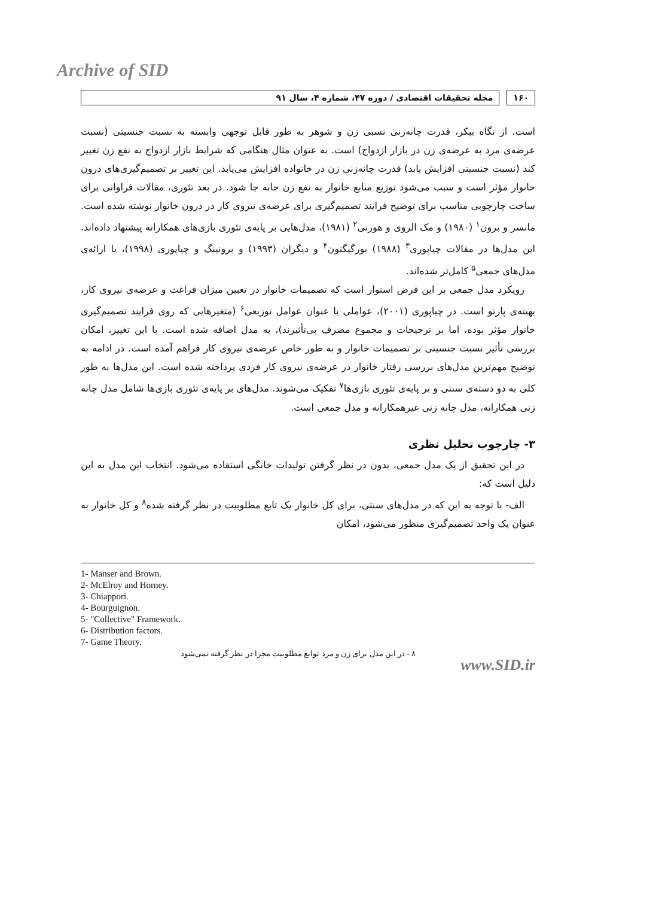Archive of SID
۱۶۰ مجله تحقیقات اقتصادی / دوره ۴۷، شماره ۴، سال ۹۱
است. از نگاه بیکر، قدرت چانه‌زنی نسبی زن و شوهر به طور قابل توجهی وابسته به نسبت جنسیتی (نسبت عرضه‌ی مرد به عرضه‌ی زن در بازار ازدواج) است. به عنوان مثال هنگامی که شرایط بازار ازدواج به نفع زن تغییر کند (نسبت جنسیتی افزایش یابد) قدرت چانه‌زنی زن در خانواده افزایش می‌یابد. این تغییر بر تصمیم‌گیری‌های درون خانوار مؤثر است و سبب می‌شود توزیع منابع خانوار به نفع زن جابه جا شود. در بعد تئوری، مقالات فراوانی برای ساخت چارچوبی مناسب برای توضیح فرایند تصمیم‌گیری برای عرضه‌ی نیروی کار در درون خانوار نوشته شده است. مانسر و برون<sup>۱</sup> (۱۹۸۰) و مک الروی و هورنی<sup>۲</sup> (۱۹۸۱)، مدل‌هایی بر پایه‌ی تئوری بازی‌های همکارانه پیشنهاد داده‌اند. این مدل‌ها در مقالات چیاپوری<sup>۳</sup> (۱۹۸۸) بورگیگنون<sup>۴</sup> و دیگران (۱۹۹۳) و برونینگ و چیاپوری (۱۹۹۸)، با ارائه‌ی مدل‌های جمعی<sup>۵</sup> کامل‌تر شده‌اند.
رویکرد مدل جمعی بر این فرض استوار است که تصمیمات خانوار در تعیین میزان فراغت و عرضه‌ی نیروی کار، بهینه‌ی پارتو است. در چیاپوری (۲۰۰۱)، عواملی با عنوان عوامل توزیعی<sup>۶</sup> (متغیرهایی که روی فرایند تصمیم‌گیری خانوار مؤثر بوده، اما بر ترجیحات و مجموع مصرف بی‌تأثیرند)، به مدل اضافه شده است. با این تغییر، امکان بررسی تأثیر نسبت جنسیتی بر تصمیمات خانوار و به طور خاص عرضه‌ی نیروی کار فراهم آمده است. در ادامه به توضیح مهم‌ترین مدل‌های بررسی رفتار خانوار در عرضه‌ی نیروی کار فردی پرداخته شده است. این مدل‌ها به طور کلی به دو دسته‌ی سنتی و بر پایه‌ی تئوری بازی‌ها<sup>۷</sup> تفکیک می‌شوند. مدل‌های بر پایه‌ی تئوری بازی‌ها شامل مدل چانه زنی همکارانه، مدل چانه زنی غیرهمکارانه و مدل جمعی است.
۳- چارچوب تحلیل نظری
در این تحقیق از یک مدل جمعی، بدون در نظر گرفتن تولیدات خانگی استفاده می‌شود. انتخاب این مدل به این دلیل است که:
الف- با توجه به این که در مدل‌های سنتی، برای کل خانوار یک تابع مطلوبیت در نظر گرفته شده<sup>۸</sup> و کل خانوار به عنوان یک واحد تصمیم‌گیری منظور می‌شود، امکان
1- Manser and Brown.
2- McElroy and Horney.
3- Chiappori.
4- Bourguignon.
5- "Collective" Framework.
6- Distribution factors.
7- Game Theory.
۸ - در این مدل برای زن و مرد توابع مطلوبیت مجزا در نظر گرفته نمی‌شود
www.SID.ir